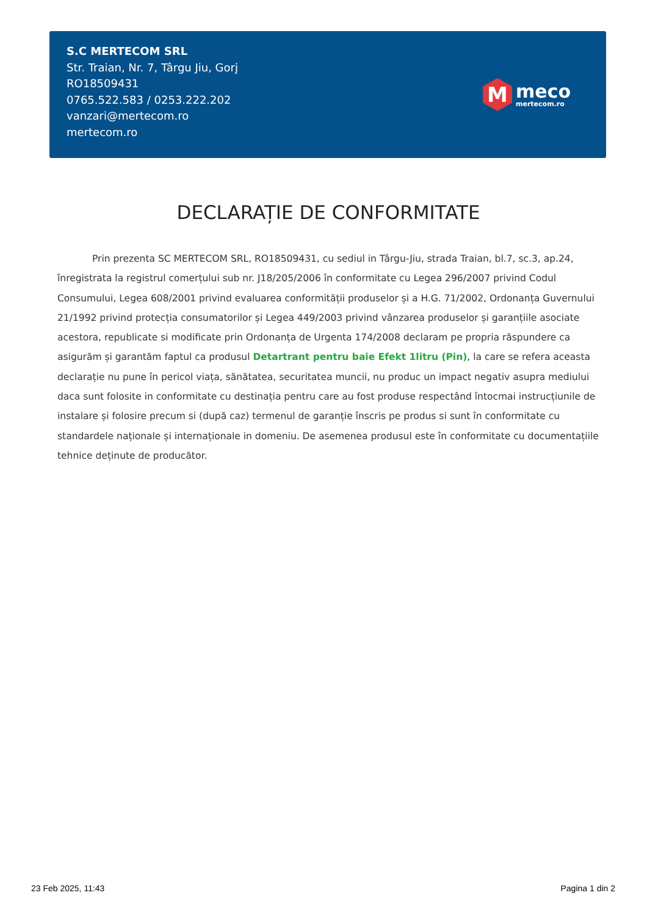S.C MERTECOM SRL
Str. Traian, Nr. 7, Târgu Jiu, Gorj
RO18509431
0765.522.583 / 0253.222.202
vanzari@mertecom.ro
mertecom.ro
M
meco
mertecom.ro
DECLARAȚIE DE CONFORMITATE
Prin prezenta SC MERTECOM SRL, RO18509431, cu sediul in Târgu-Jiu, strada Traian, bl.7, sc.3, ap.24, înregistrata la registrul comerțului sub nr. J18/205/2006 în conformitate cu Legea 296/2007 privind Codul Consumului, Legea 608/2001 privind evaluarea conformității produselor și a H.G. 71/2002, Ordonanța Guvernului 21/1992 privind protecția consumatorilor și Legea 449/2003 privind vânzarea produselor și garanțiile asociate acestora, republicate si modificate prin Ordonanța de Urgenta 174/2008 declaram pe propria răspundere ca asigurăm și garantăm faptul ca produsul Detartrant pentru baie Efekt 1litru (Pin), la care se refera aceasta declarație nu pune în pericol viața, sănătatea, securitatea muncii, nu produc un impact negativ asupra mediului daca sunt folosite in conformitate cu destinația pentru care au fost produse respectând întocmai instrucțiunile de instalare și folosire precum si (după caz) termenul de garanție înscris pe produs si sunt în conformitate cu standardele naționale și internaționale in domeniu. De asemenea produsul este în conformitate cu documentațiile tehnice deținute de producător.
23 Feb 2025, 11:43 Pagina 1 din 2